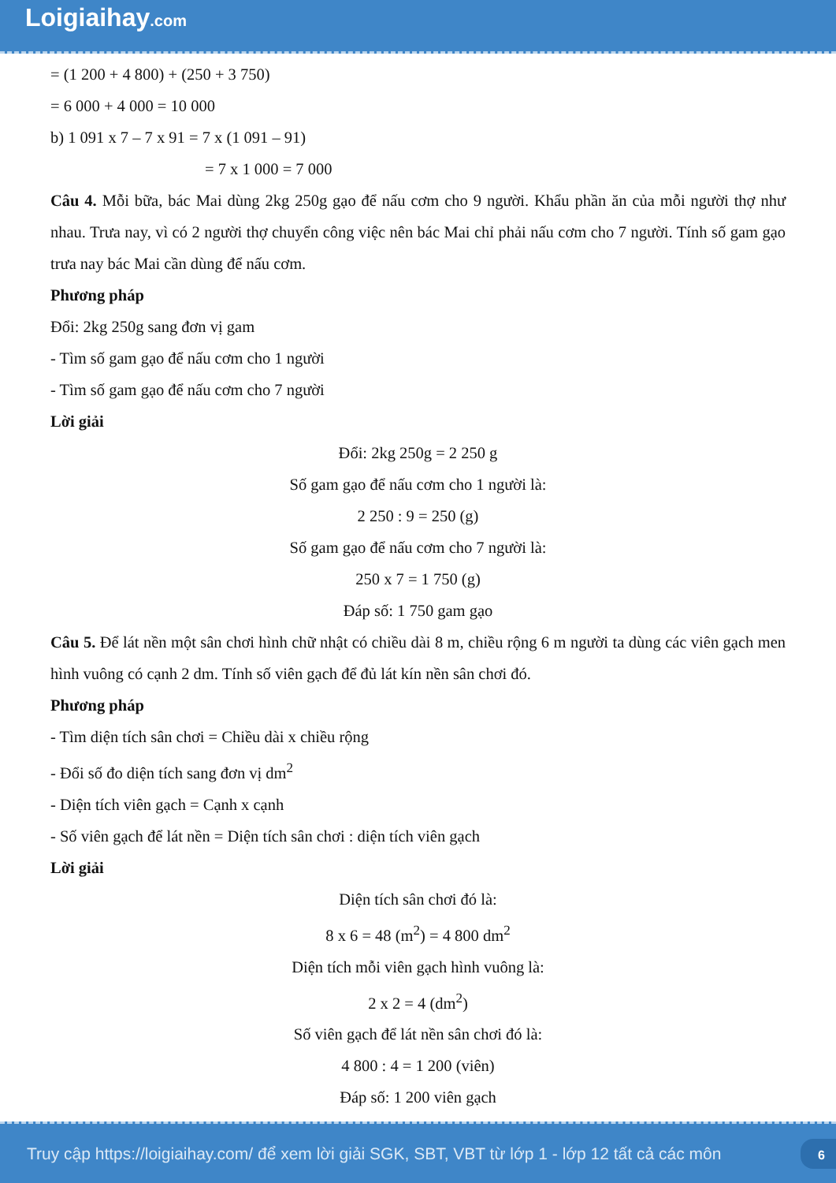Loigiaihay.com
= (1 200 + 4 800) + (250 + 3 750)
= 6 000 + 4 000 = 10 000
b) 1 091 x 7 – 7 x 91 = 7 x (1 091 – 91)
= 7 x 1 000 = 7 000
Câu 4. Mỗi bữa, bác Mai dùng 2kg 250g gạo để nấu cơm cho 9 người. Khẩu phần ăn của mỗi người thợ như nhau. Trưa nay, vì có 2 người thợ chuyển công việc nên bác Mai chỉ phải nấu cơm cho 7 người. Tính số gam gạo trưa nay bác Mai cần dùng để nấu cơm.
Phương pháp
Đổi: 2kg 250g sang đơn vị gam
- Tìm số gam gạo để nấu cơm cho 1 người
- Tìm số gam gạo để nấu cơm cho 7 người
Lời giải
Đổi: 2kg 250g = 2 250 g
Số gam gạo để nấu cơm cho 1 người là:
2 250 : 9 = 250 (g)
Số gam gạo để nấu cơm cho 7 người là:
250 x 7 = 1 750 (g)
Đáp số: 1 750 gam gạo
Câu 5. Để lát nền một sân chơi hình chữ nhật có chiều dài 8 m, chiều rộng 6 m người ta dùng các viên gạch men hình vuông có cạnh 2 dm. Tính số viên gạch để đủ lát kín nền sân chơi đó.
Phương pháp
- Tìm diện tích sân chơi = Chiều dài x chiều rộng
- Đổi số đo diện tích sang đơn vị dm<sup>2</sup>
- Diện tích viên gạch = Cạnh x cạnh
- Số viên gạch để lát nền = Diện tích sân chơi : diện tích viên gạch
Lời giải
Diện tích sân chơi đó là:
8 x 6 = 48 (m<sup>2</sup>) = 4 800 dm<sup>2</sup>
Diện tích mỗi viên gạch hình vuông là:
2 x 2 = 4 (dm<sup>2</sup>)
Số viên gạch để lát nền sân chơi đó là:
4 800 : 4 = 1 200 (viên)
Đáp số: 1 200 viên gạch
Truy cập https://loigiaihay.com/ để xem lời giải SGK, SBT, VBT từ lớp 1 - lớp 12 tất cả các môn 6